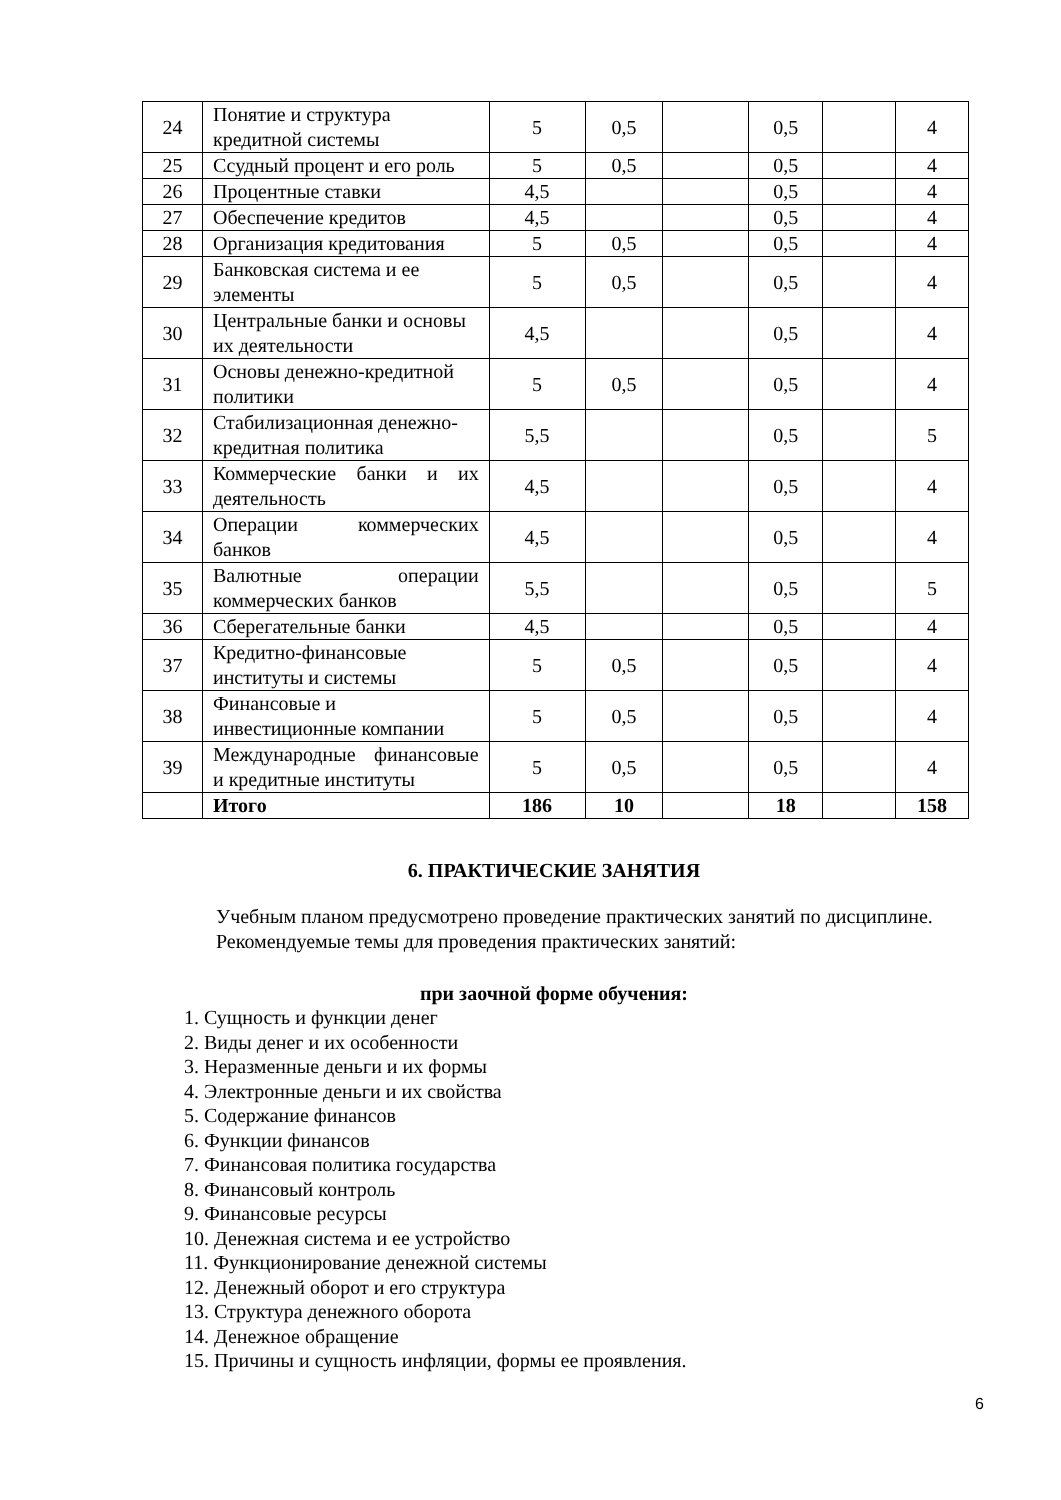| 24 | Понятие и структура кредитной системы | 5 | 0,5 | | 0,5 | | 4 |
| 25 | Ссудный процент и его роль | 5 | 0,5 | | 0,5 | | 4 |
| 26 | Процентные ставки | 4,5 | | | 0,5 | | 4 |
| 27 | Обеспечение кредитов | 4,5 | | | 0,5 | | 4 |
| 28 | Организация кредитования | 5 | 0,5 | | 0,5 | | 4 |
| 29 | Банковская система и ее элементы | 5 | 0,5 | | 0,5 | | 4 |
| 30 | Центральные банки и основы их деятельности | 4,5 | | | 0,5 | | 4 |
| 31 | Основы денежно-кредитной политики | 5 | 0,5 | | 0,5 | | 4 |
| 32 | Стабилизационная денежно-кредитная политика | 5,5 | | | 0,5 | | 5 |
| 33 | Коммерческие банки и их деятельность | 4,5 | | | 0,5 | | 4 |
| 34 | Операции коммерческих банков | 4,5 | | | 0,5 | | 4 |
| 35 | Валютные операции коммерческих банков | 5,5 | | | 0,5 | | 5 |
| 36 | Сберегательные банки | 4,5 | | | 0,5 | | 4 |
| 37 | Кредитно-финансовые институты и системы | 5 | 0,5 | | 0,5 | | 4 |
| 38 | Финансовые и инвестиционные компании | 5 | 0,5 | | 0,5 | | 4 |
| 39 | Международные финансовые и кредитные институты | 5 | 0,5 | | 0,5 | | 4 |
| | Итого | 186 | 10 | | 18 | | 158 |
6. ПРАКТИЧЕСКИЕ ЗАНЯТИЯ
Учебным планом предусмотрено проведение практических занятий по дисциплине.
Рекомендуемые темы для проведения практических занятий:
при заочной форме обучения:
1. Сущность и функции денег
2. Виды денег и их особенности
3. Неразменные деньги и их формы
4. Электронные деньги и их свойства
5. Содержание финансов
6. Функции финансов
7. Финансовая политика государства
8. Финансовый контроль
9. Финансовые ресурсы
10. Денежная система и ее устройство
11. Функционирование денежной системы
12. Денежный оборот и его структура
13. Структура денежного оборота
14. Денежное обращение
15. Причины и сущность инфляции, формы ее проявления.
6